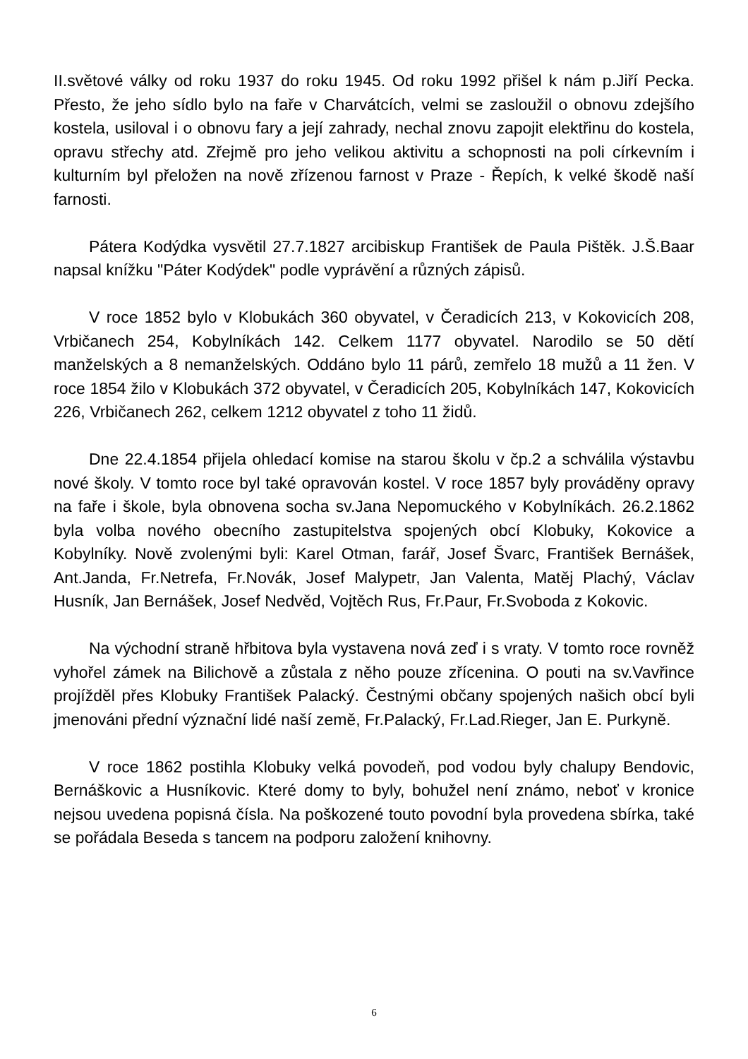II.světové války od roku 1937 do roku 1945. Od roku 1992 přišel k nám p.Jiří Pecka. Přesto, že jeho sídlo bylo na faře v Charvátcích, velmi se zasloužil o obnovu zdejšího kostela, usiloval i o obnovu fary a její zahrady, nechal znovu zapojit elektřinu do kostela, opravu střechy atd. Zřejmě pro jeho velikou aktivitu a schopnosti na poli církevním i kulturním byl přeložen na nově zřízenou farnost v Praze - Řepích, k velké škodě naší farnosti.
Pátera Kodýdka vysvětil 27.7.1827 arcibiskup František de Paula Pištěk. J.Š.Baar napsal knížku "Páter Kodýdek" podle vyprávění a různých zápisů.
V roce 1852 bylo v Klobukách 360 obyvatel, v Čeradicích 213, v Kokovicích 208, Vrbičanech 254, Kobylníkách 142. Celkem 1177 obyvatel. Narodilo se 50 dětí manželských a 8 nemanželských. Oddáno bylo 11 párů, zemřelo 18 mužů a 11 žen. V roce 1854 žilo v Klobukách 372 obyvatel, v Čeradicích 205, Kobylníkách 147, Kokovicích 226, Vrbičanech 262, celkem 1212 obyvatel z toho 11 židů.
Dne 22.4.1854 přijela ohledací komise na starou školu v čp.2 a schválila výstavbu nové školy. V tomto roce byl také opravován kostel. V roce 1857 byly prováděny opravy na faře i škole, byla obnovena socha sv.Jana Nepomuckého v Kobylníkách. 26.2.1862 byla volba nového obecního zastupitelstva spojených obcí Klobuky, Kokovice a Kobylníky. Nově zvolenými byli: Karel Otman, farář, Josef Švarc, František Bernášek, Ant.Janda, Fr.Netrefa, Fr.Novák, Josef Malypetr, Jan Valenta, Matěj Plachý, Václav Husník, Jan Bernášek, Josef Nedvěd, Vojtěch Rus, Fr.Paur, Fr.Svoboda z Kokovic.
Na východní straně hřbitova byla vystavena nová zeď i s vraty. V tomto roce rovněž vyhořel zámek na Bilichově a zůstala z něho pouze zřícenina. O pouti na sv.Vavřince projížděl přes Klobuky František Palacký. Čestnými občany spojených našich obcí byli jmenováni přední význační lidé naší země, Fr.Palacký, Fr.Lad.Rieger, Jan E. Purkyně.
V roce 1862 postihla Klobuky velká povodeň, pod vodou byly chalupy Bendovic, Bernáškovic a Husníkovic. Které domy to byly, bohužel není známo, neboť v kronice nejsou uvedena popisná čísla. Na poškozené touto povodní byla provedena sbírka, také se pořádala Beseda s tancem na podporu založení knihovny.
6